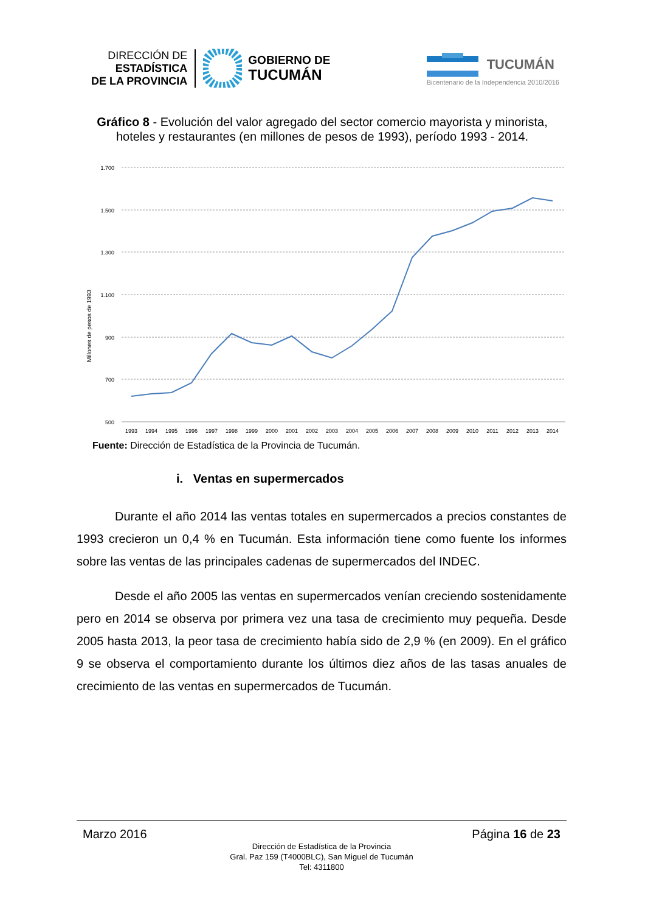DIRECCIÓN DE
ESTADÍSTICA
DE LA PROVINCIA
GOBIERNO DE
TUCUMÁN
TUCUMÁN
Bicentenario de la Independencia 2010/2016
Gráfico 8 - Evolución del valor agregado del sector comercio mayorista y minorista, hoteles y restaurantes (en millones de pesos de 1993), período 1993 - 2014.
1.700
1.500
1.300
1.100
900
700
500
Millones de pesos de 1993
1993
1994
1995
1996
1997
1998
1999
2000
2001
2002
2003
2004
2005
2006
2007
2008
2009
2010
2011
2012
2013
2014
Fuente: Dirección de Estadística de la Provincia de Tucumán.
i. Ventas en supermercados
Durante el año 2014 las ventas totales en supermercados a precios constantes de 1993 crecieron un 0,4 % en Tucumán. Esta información tiene como fuente los informes sobre las ventas de las principales cadenas de supermercados del INDEC.
Desde el año 2005 las ventas en supermercados venían creciendo sostenidamente pero en 2014 se observa por primera vez una tasa de crecimiento muy pequeña. Desde 2005 hasta 2013, la peor tasa de crecimiento había sido de 2,9 % (en 2009). En el gráfico 9 se observa el comportamiento durante los últimos diez años de las tasas anuales de crecimiento de las ventas en supermercados de Tucumán.
Marzo 2016 Página 16 de 23
Dirección de Estadística de la Provincia
Gral. Paz 159 (T4000BLC), San Miguel de Tucumán
Tel: 4311800